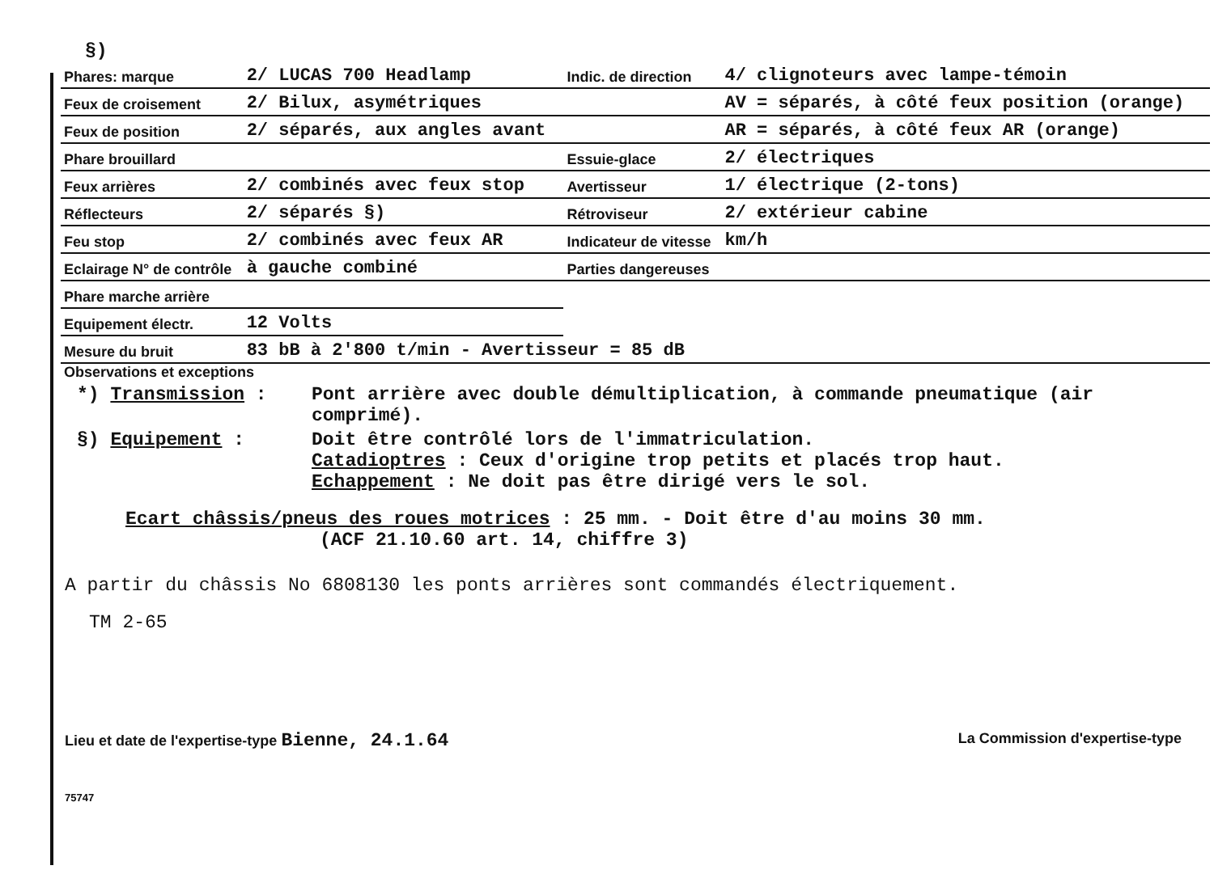§)
| Phares: marque | 2/ LUCAS 700 Headlamp | Indic. de direction | 4/ clignoteurs avec lampe-témoin |
| Feux de croisement | 2/ Bilux, asymétriques | | AV = séparés, à côté feux position (orange) |
| Feux de position | 2/ séparés, aux angles avant | | AR = séparés, à côté feux AR (orange) |
| Phare brouillard | | Essuie-glace | 2/ électriques |
| Feux arrières | 2/ combinés avec feux stop | Avertisseur | 1/ électrique (2-tons) |
| Réflecteurs | 2/ séparés §) | Rétroviseur | 2/ extérieur cabine |
| Feu stop | 2/ combinés avec feux AR | Indicateur de vitesse | km/h |
| Eclairage N° de contrôle | à gauche combiné | Parties dangereuses | |
| Phare marche arrière | | | |
| Equipement électr. | 12 Volts | | |
| Mesure du bruit | 83 bB à 2'800 t/min - Avertisseur = 85 dB | | |
Observations et exceptions
*) Transmission : Pont arrière avec double démultiplication, à commande pneumatique (air comprimé).
§) Equipement : Doit être contrôlé lors de l'immatriculation.
Catadioptres : Ceux d'origine trop petits et placés trop haut.
Echappement : Ne doit pas être dirigé vers le sol.
Ecart châssis/pneus des roues motrices : 25 mm. - Doit être d'au moins 30 mm.
(ACF 21.10.60 art. 14, chiffre 3)
A partir du châssis No 6808130 les ponts arrières sont commandés électriquement.
TM 2-65
Lieu et date de l'expertise-type Bienne, 24.1.64 La Commission d'expertise-type
75747